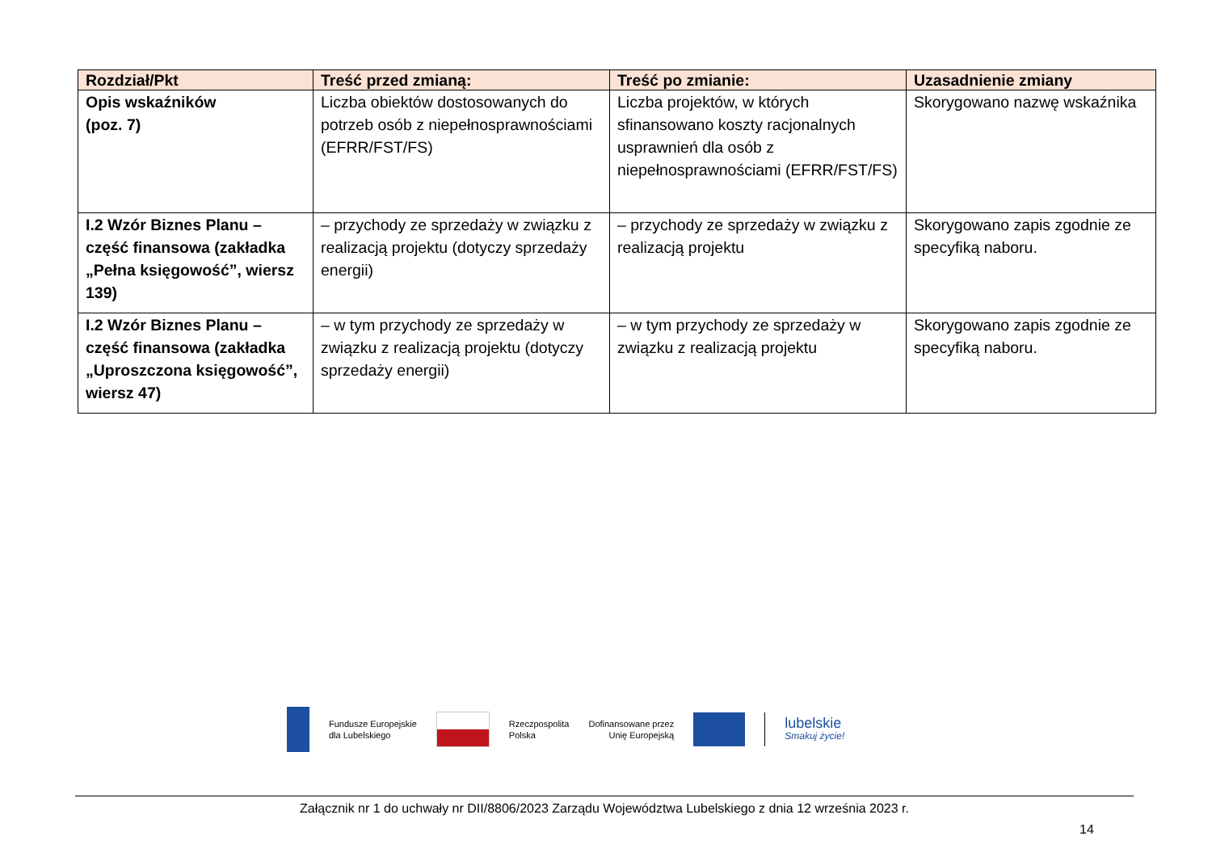| Rozdział/Pkt | Treść przed zmianą: | Treść po zmianie: | Uzasadnienie zmiany |
| --- | --- | --- | --- |
| Opis wskaźników (poz. 7) | Liczba obiektów dostosowanych do potrzeb osób z niepełnosprawnościami (EFRR/FST/FS) | Liczba projektów, w których sfinansowano koszty racjonalnych usprawnień dla osób z niepełnosprawnościami (EFRR/FST/FS) | Skorygowano nazwę wskaźnika |
| I.2 Wzór Biznes Planu – część finansowa (zakładka „Pełna księgowość”, wiersz 139) | – przychody ze sprzedaży w związku z realizacją projektu (dotyczy sprzedaży energii) | – przychody ze sprzedaży w związku z realizacją projektu | Skorygowano zapis zgodnie ze specyfiką naboru. |
| I.2 Wzór Biznes Planu – część finansowa (zakładka „Uproszczona księgowość”, wiersz 47) | – w tym przychody ze sprzedaży w związku z realizacją projektu (dotyczy sprzedaży energii) | – w tym przychody ze sprzedaży w związku z realizacją projektu | Skorygowano zapis zgodnie ze specyfiką naboru. |
Fundusze Europejskie
dla Lubelskiego
Rzeczpospolita
Polska
Dofinansowane przez
Unię Europejską
lubelskie
Smakuj życie!
Załącznik nr 1 do uchwały nr DII/8806/2023 Zarządu Województwa Lubelskiego z dnia 12 września 2023 r.
14